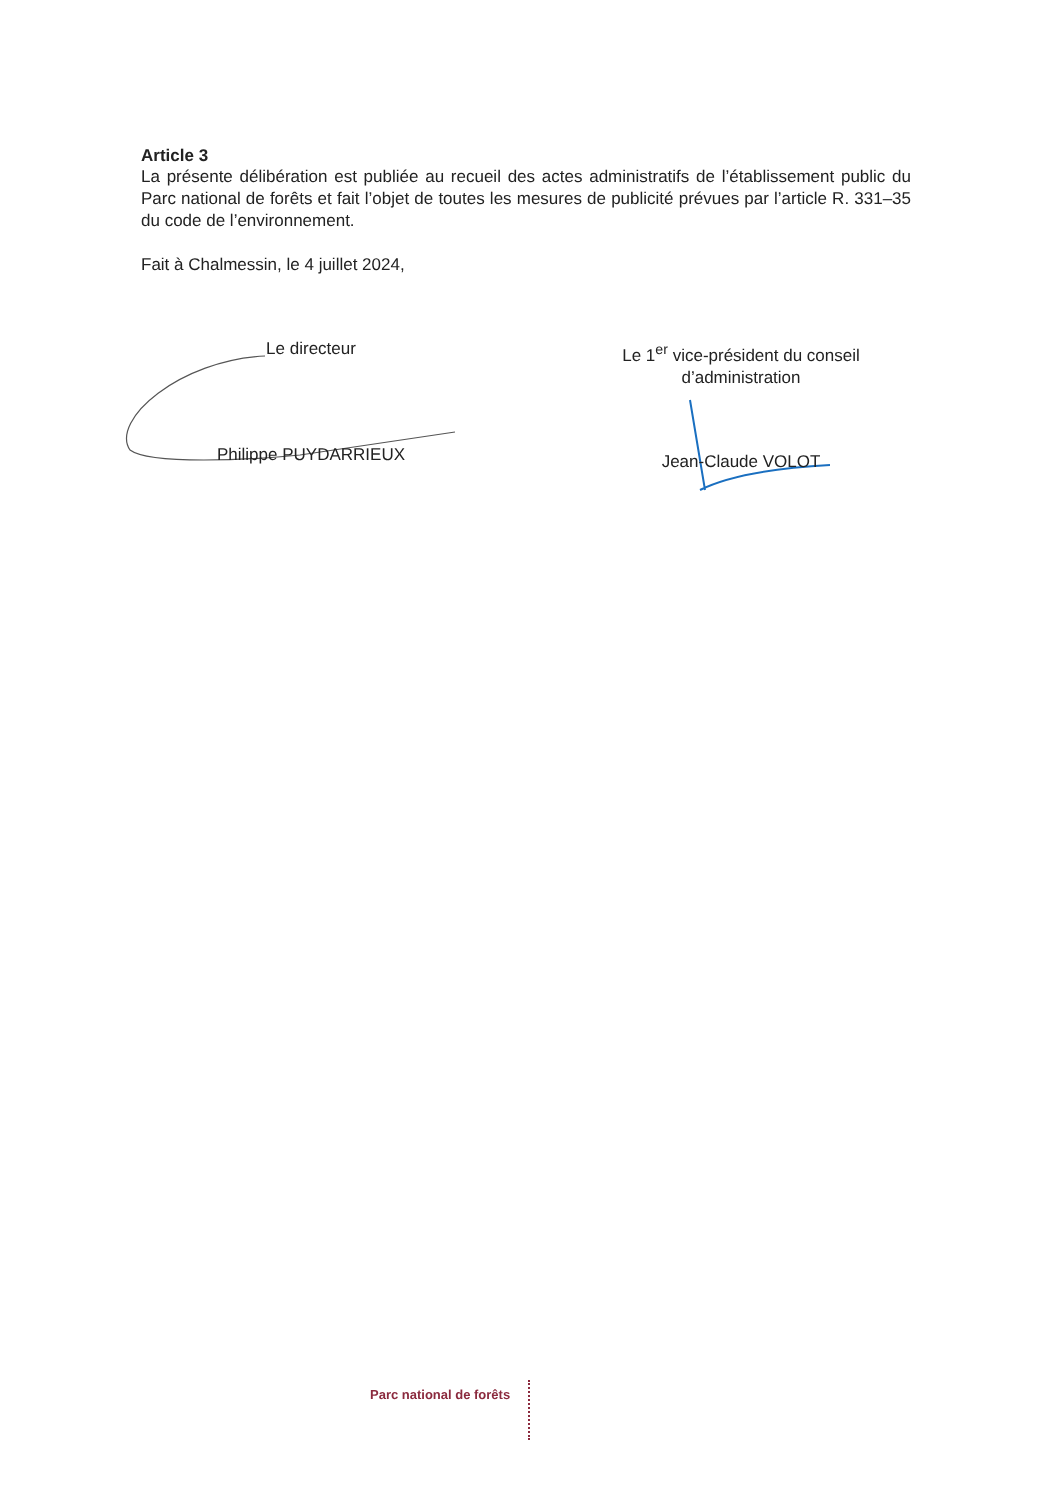Article 3
La présente délibération est publiée au recueil des actes administratifs de l’établissement public du Parc national de forêts et fait l’objet de toutes les mesures de publicité prévues par l’article R. 331–35 du code de l’environnement.
Fait à Chalmessin, le 4 juillet 2024,
Le directeur
Philippe PUYDARRIEUX
Le 1<sup>er</sup> vice-président du conseil d’administration
Jean-Claude VOLOT
Parc national de forêts